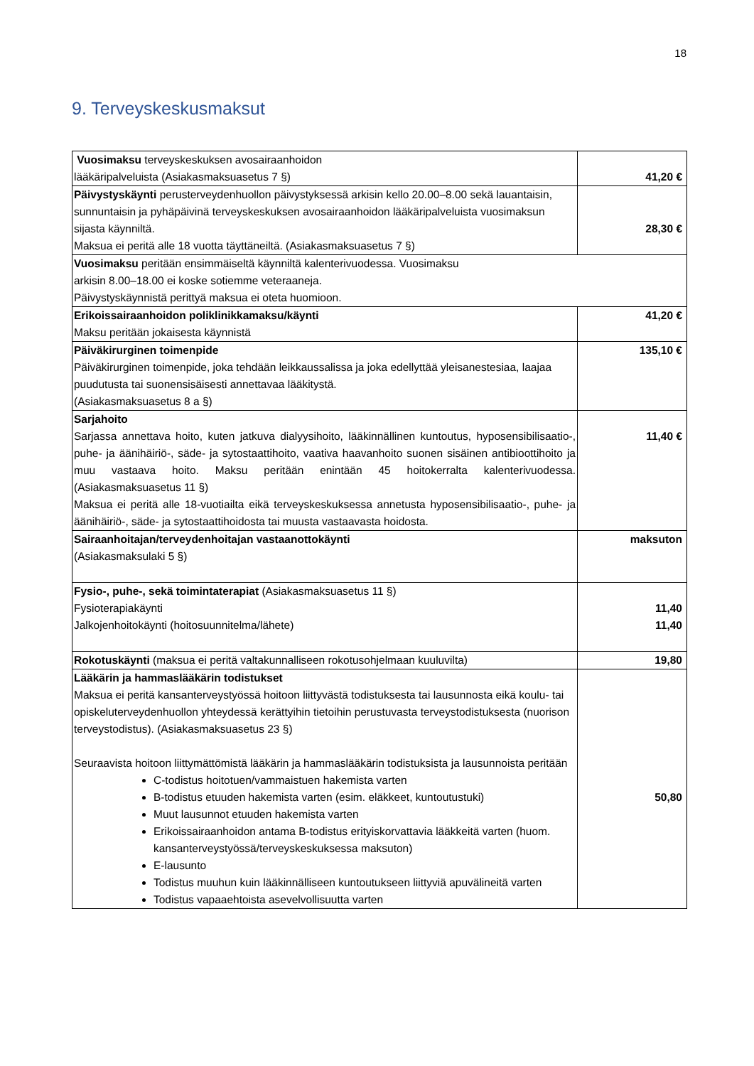18
9. Terveyskeskusmaksut
| Vuosimaksu terveyskeskuksen avosairaanhoidon lääkäripalveluista (Asiakasmaksuasetus 7 §) | 41,20 € |
| Päivystyskäynti perusterveydenhuollon päivystyksessä arkisin kello 20.00–8.00 sekä lauantaisin, sunnuntaisin ja pyhäpäivinä terveyskeskuksen avosairaanhoidon lääkäripalveluista vuosimaksun sijasta käynniltä. Maksua ei peritä alle 18 vuotta täyttäneiltä. (Asiakasmaksuasetus 7 §) | 28,30 € |
| Vuosimaksu peritään ensimmäiseltä käynniltä kalenterivuodessa. Vuosimaksu arkisin 8.00–18.00 ei koske sotiemme veteraaneja. Päivystyskäynnistä perittyä maksua ei oteta huomioon. | |
| Erikoissairaanhoidon poliklinikkamaksu/käynti Maksu peritään jokaisesta käynnistä | 41,20 € |
| Päiväkirurginen toimenpide Päiväkirurginen toimenpide, joka tehdään leikkaussalissa ja joka edellyttää yleisanestesiaa, laajaa puudutusta tai suonensisäisesti annettavaa lääkitystä. (Asiakasmaksuasetus 8 a §) | 135,10 € |
| Sarjahoito Sarjassa annettava hoito, kuten jatkuva dialyysihoito, lääkinnällinen kuntoutus, hyposensibilisaatio-, puhe- ja äänihäiriö-, säde- ja sytostaattihoito, vaativa haavanhoito suonen sisäinen antibioottihoito ja muu vastaava hoito. Maksu peritään enintään 45 hoitokerralta kalenterivuodessa. (Asiakasmaksuasetus 11 §) Maksua ei peritä alle 18-vuotiailta eikä terveyskeskuksessa annetusta hyposensibilisaatio-, puhe- ja äänihäiriö-, säde- ja sytostaattihoidosta tai muusta vastaavasta hoidosta. | 11,40 € |
| Sairaanhoitajan/terveydenhoitajan vastaanottokäynti (Asiakasmaksulaki 5 §) | maksuton |
| Fysio-, puhe-, sekä toimintaterapiat (Asiakasmaksuasetus 11 §) Fysioterapiakäynti Jalkojenhoitokäynti (hoitosuunnitelma/lähete) | 11,40 11,40 |
| Rokotuskäynti (maksua ei peritä valtakunnalliseen rokotusohjelmaan kuuluvilta) | 19,80 |
| Lääkärin ja hammaslääkärin todistukset Maksua ei peritä kansanterveystyössä hoitoon liittyvästä todistuksesta tai lausunnosta eikä koulu- tai opiskeluterveydenhuollon yhteydessä kerättyihin tietoihin perustuvasta terveystodistuksesta (nuorison terveystodistus). (Asiakasmaksuasetus 23 §) Seuraavista hoitoon liittymättömistä lääkärin ja hammaslääkärin todistuksista ja lausunnoista peritään C-todistus hoitotuen/vammaistuen hakemista varten B-todistus etuuden hakemista varten (esim. eläkkeet, kuntoutustuki) Muut lausunnot etuuden hakemista varten Erikoissairaanhoidon antama B-todistus erityiskorvattavia lääkkeitä varten (huom. kansanterveystyössä/terveyskeskuksessa maksuton) E-lausunto Todistus muuhun kuin lääkinnälliseen kuntoutukseen liittyviä apuvälineitä varten Todistus vapaaehtoista asevelvollisuutta varten | 50,80 |